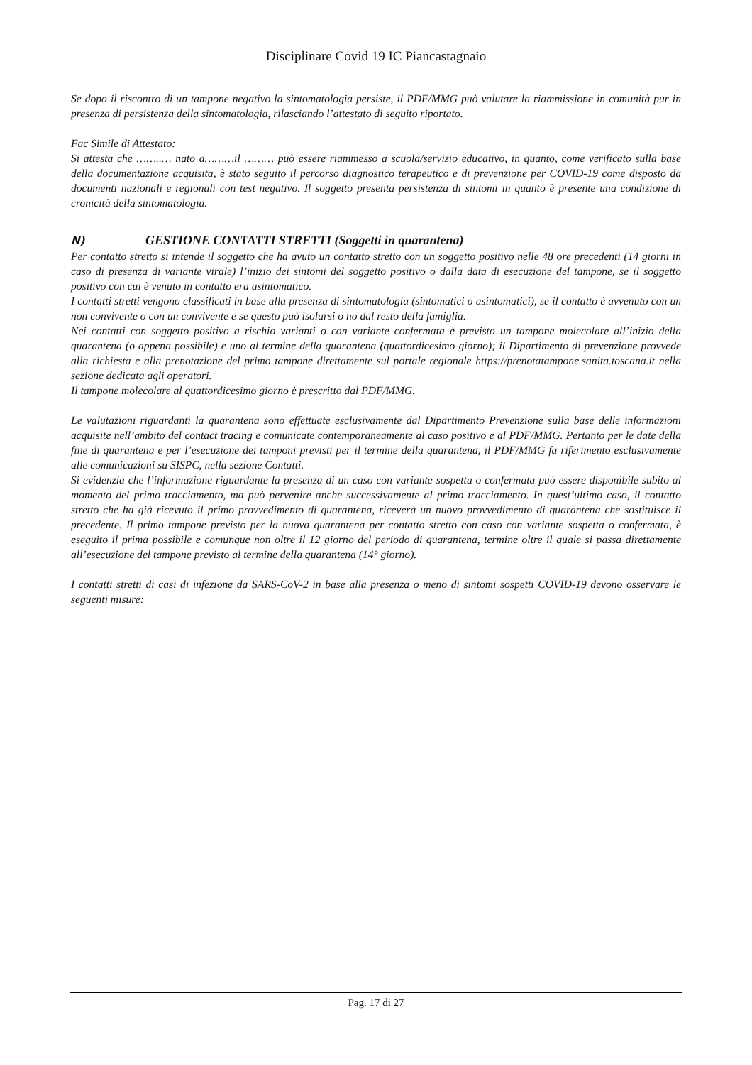Disciplinare Covid 19 IC Piancastagnaio
Se dopo il riscontro di un tampone negativo la sintomatologia persiste, il PDF/MMG può valutare la riammissione in comunità pur in presenza di persistenza della sintomatologia, rilasciando l’attestato di seguito riportato.
Fac Simile di Attestato:
Si attesta che ……..… nato a………il ……… può essere riammesso a scuola/servizio educativo, in quanto, come verificato sulla base della documentazione acquisita, è stato seguito il percorso diagnostico terapeutico e di prevenzione per COVID-19 come disposto da documenti nazionali e regionali con test negativo. Il soggetto presenta persistenza di sintomi in quanto è presente una condizione di cronicità della sintomatologia.
N) GESTIONE CONTATTI STRETTI (Soggetti in quarantena)
Per contatto stretto si intende il soggetto che ha avuto un contatto stretto con un soggetto positivo nelle 48 ore precedenti (14 giorni in caso di presenza di variante virale) l’inizio dei sintomi del soggetto positivo o dalla data di esecuzione del tampone, se il soggetto positivo con cui è venuto in contatto era asintomatico.
I contatti stretti vengono classificati in base alla presenza di sintomatologia (sintomatici o asintomatici), se il contatto è avvenuto con un non convivente o con un convivente e se questo può isolarsi o no dal resto della famiglia.
Nei contatti con soggetto positivo a rischio varianti o con variante confermata è previsto un tampone molecolare all’inizio della quarantena (o appena possibile) e uno al termine della quarantena (quattordicesimo giorno); il Dipartimento di prevenzione provvede alla richiesta e alla prenotazione del primo tampone direttamente sul portale regionale https://prenotatampone.sanita.toscana.it nella sezione dedicata agli operatori.
Il tampone molecolare al quattordicesimo giorno è prescritto dal PDF/MMG.
Le valutazioni riguardanti la quarantena sono effettuate esclusivamente dal Dipartimento Prevenzione sulla base delle informazioni acquisite nell’ambito del contact tracing e comunicate contemporaneamente al caso positivo e al PDF/MMG. Pertanto per le date della fine di quarantena e per l’esecuzione dei tamponi previsti per il termine della quarantena, il PDF/MMG fa riferimento esclusivamente alle comunicazioni su SISPC, nella sezione Contatti.
Si evidenzia che l’informazione riguardante la presenza di un caso con variante sospetta o confermata può essere disponibile subito al momento del primo tracciamento, ma può pervenire anche successivamente al primo tracciamento. In quest’ultimo caso, il contatto stretto che ha già ricevuto il primo provvedimento di quarantena, riceverà un nuovo provvedimento di quarantena che sostituisce il precedente. Il primo tampone previsto per la nuova quarantena per contatto stretto con caso con variante sospetta o confermata, è eseguito il prima possibile e comunque non oltre il 12 giorno del periodo di quarantena, termine oltre il quale si passa direttamente all’esecuzione del tampone previsto al termine della quarantena (14° giorno).
I contatti stretti di casi di infezione da SARS-CoV-2 in base alla presenza o meno di sintomi sospetti COVID-19 devono osservare le seguenti misure:
Pag. 17 di 27